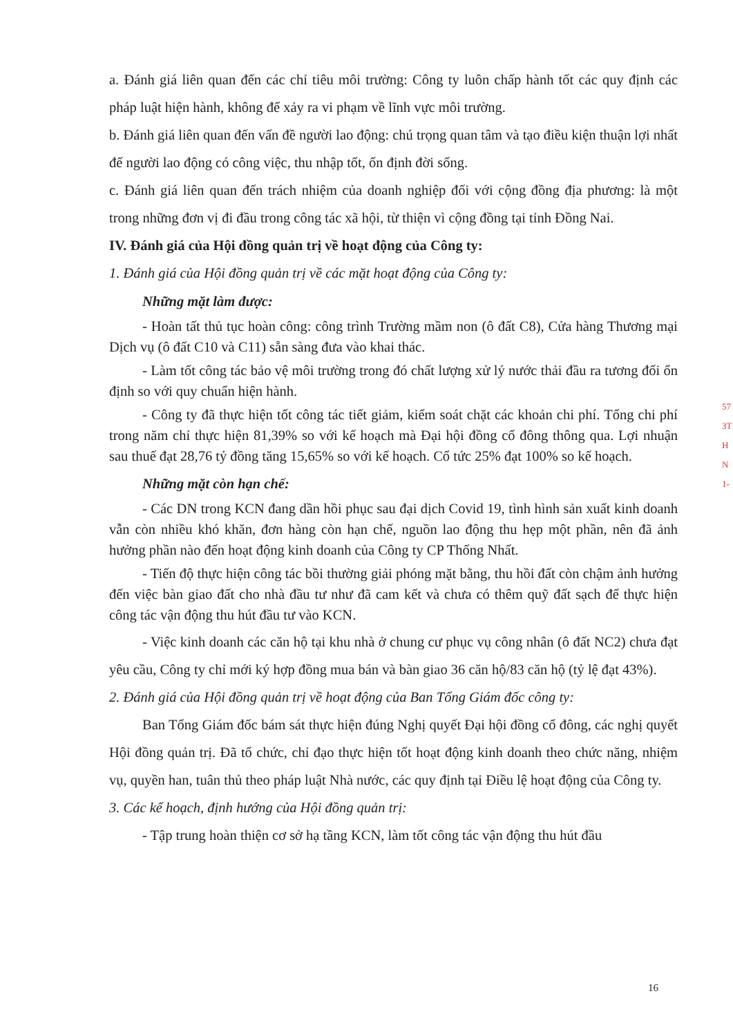a. Đánh giá liên quan đến các chỉ tiêu môi trường: Công ty luôn chấp hành tốt các quy định các pháp luật hiện hành, không để xảy ra vi phạm về lĩnh vực môi trường.
b. Đánh giá liên quan đến vấn đề người lao động: chú trọng quan tâm và tạo điều kiện thuận lợi nhất để người lao động có công việc, thu nhập tốt, ổn định đời sống.
c. Đánh giá liên quan đến trách nhiệm của doanh nghiệp đối với cộng đồng địa phương: là một trong những đơn vị đi đầu trong công tác xã hội, từ thiện vì cộng đồng tại tỉnh Đồng Nai.
IV. Đánh giá của Hội đồng quản trị về hoạt động của Công ty:
1. Đánh giá của Hội đồng quản trị về các mặt hoạt động của Công ty:
Những mặt làm được:
- Hoàn tất thủ tục hoàn công: công trình Trường mầm non (ô đất C8), Cửa hàng Thương mại Dịch vụ (ô đất C10 và C11) sẵn sàng đưa vào khai thác.
- Làm tốt công tác bảo vệ môi trường trong đó chất lượng xử lý nước thải đầu ra tương đối ổn định so với quy chuẩn hiện hành.
- Công ty đã thực hiện tốt công tác tiết giảm, kiểm soát chặt các khoản chi phí. Tổng chi phí trong năm chỉ thực hiện 81,39% so với kế hoạch mà Đại hội đồng cổ đông thông qua. Lợi nhuận sau thuế đạt 28,76 tỷ đồng tăng 15,65% so với kế hoạch. Cổ tức 25% đạt 100% so kế hoạch.
Những mặt còn hạn chế:
- Các DN trong KCN đang dần hồi phục sau đại dịch Covid 19, tình hình sản xuất kinh doanh vẫn còn nhiều khó khăn, đơn hàng còn hạn chế, nguồn lao động thu hẹp một phần, nên đã ảnh hưởng phần nào đến hoạt động kinh doanh của Công ty CP Thống Nhất.
- Tiến độ thực hiện công tác bồi thường giải phóng mặt bằng, thu hồi đất còn chậm ảnh hưởng đến việc bàn giao đất cho nhà đầu tư như đã cam kết và chưa có thêm quỹ đất sạch để thực hiện công tác vận động thu hút đầu tư vào KCN.
- Việc kinh doanh các căn hộ tại khu nhà ở chung cư phục vụ công nhân (ô đất NC2) chưa đạt yêu cầu, Công ty chỉ mới ký hợp đồng mua bán và bàn giao 36 căn hộ/83 căn hộ (tỷ lệ đạt 43%).
2. Đánh giá của Hội đồng quản trị về hoạt động của Ban Tổng Giám đốc công ty:
Ban Tổng Giám đốc bám sát thực hiện đúng Nghị quyết Đại hội đồng cổ đông, các nghị quyết Hội đồng quản trị. Đã tổ chức, chỉ đạo thực hiện tốt hoạt động kinh doanh theo chức năng, nhiệm vụ, quyền han, tuân thủ theo pháp luật Nhà nước, các quy định tại Điều lệ hoạt động của Công ty.
3. Các kế hoạch, định hướng của Hội đồng quản trị:
- Tập trung hoàn thiện cơ sở hạ tầng KCN, làm tốt công tác vận động thu hút đầu
57
3T
H
N
1-
16